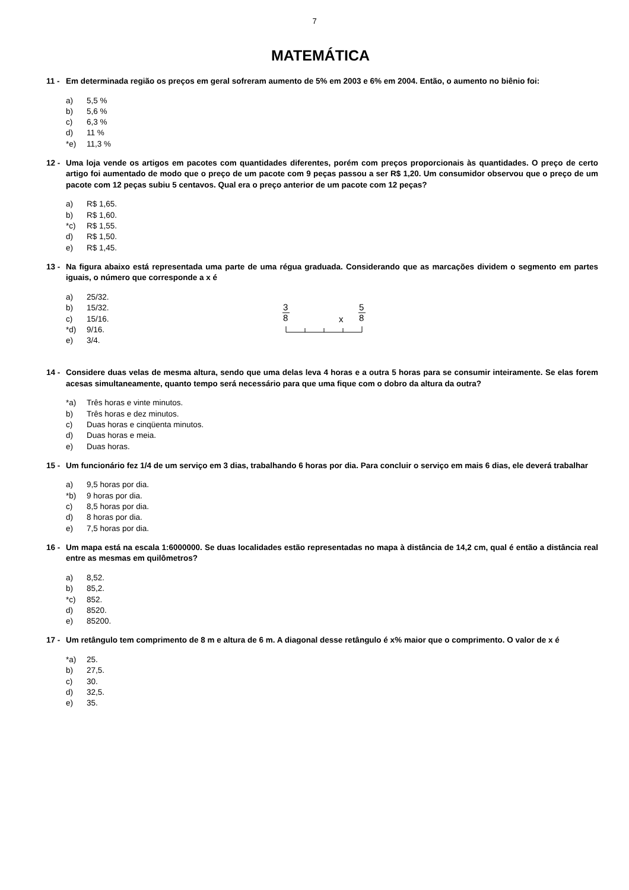7
MATEMÁTICA
11 - Em determinada região os preços em geral sofreram aumento de 5% em 2003 e 6% em 2004. Então, o aumento no biênio foi:
a) 5,5 %
b) 5,6 %
c) 6,3 %
d) 11 %
*e) 11,3 %
12 - Uma loja vende os artigos em pacotes com quantidades diferentes, porém com preços proporcionais às quantidades. O preço de certo artigo foi aumentado de modo que o preço de um pacote com 9 peças passou a ser R$ 1,20. Um consumidor observou que o preço de um pacote com 12 peças subiu 5 centavos. Qual era o preço anterior de um pacote com 12 peças?
a) R$ 1,65.
b) R$ 1,60.
*c) R$ 1,55.
d) R$ 1,50.
e) R$ 1,45.
13 - Na figura abaixo está representada uma parte de uma régua graduada. Considerando que as marcações dividem o segmento em partes iguais, o número que corresponde a x é
a) 25/32.
b) 15/32.
c) 15/16.
*d) 9/16.
e) 3/4.
3
8
5
8
x
14 - Considere duas velas de mesma altura, sendo que uma delas leva 4 horas e a outra 5 horas para se consumir inteiramente. Se elas forem acesas simultaneamente, quanto tempo será necessário para que uma fique com o dobro da altura da outra?
*a) Três horas e vinte minutos.
b) Três horas e dez minutos.
c) Duas horas e cinqüenta minutos.
d) Duas horas e meia.
e) Duas horas.
15 - Um funcionário fez 1/4 de um serviço em 3 dias, trabalhando 6 horas por dia. Para concluir o serviço em mais 6 dias, ele deverá trabalhar
a) 9,5 horas por dia.
*b) 9 horas por dia.
c) 8,5 horas por dia.
d) 8 horas por dia.
e) 7,5 horas por dia.
16 - Um mapa está na escala 1:6000000. Se duas localidades estão representadas no mapa à distância de 14,2 cm, qual é então a distância real entre as mesmas em quilômetros?
a) 8,52.
b) 85,2.
*c) 852.
d) 8520.
e) 85200.
17 - Um retângulo tem comprimento de 8 m e altura de 6 m. A diagonal desse retângulo é x% maior que o comprimento. O valor de x é
*a) 25.
b) 27,5.
c) 30.
d) 32,5.
e) 35.